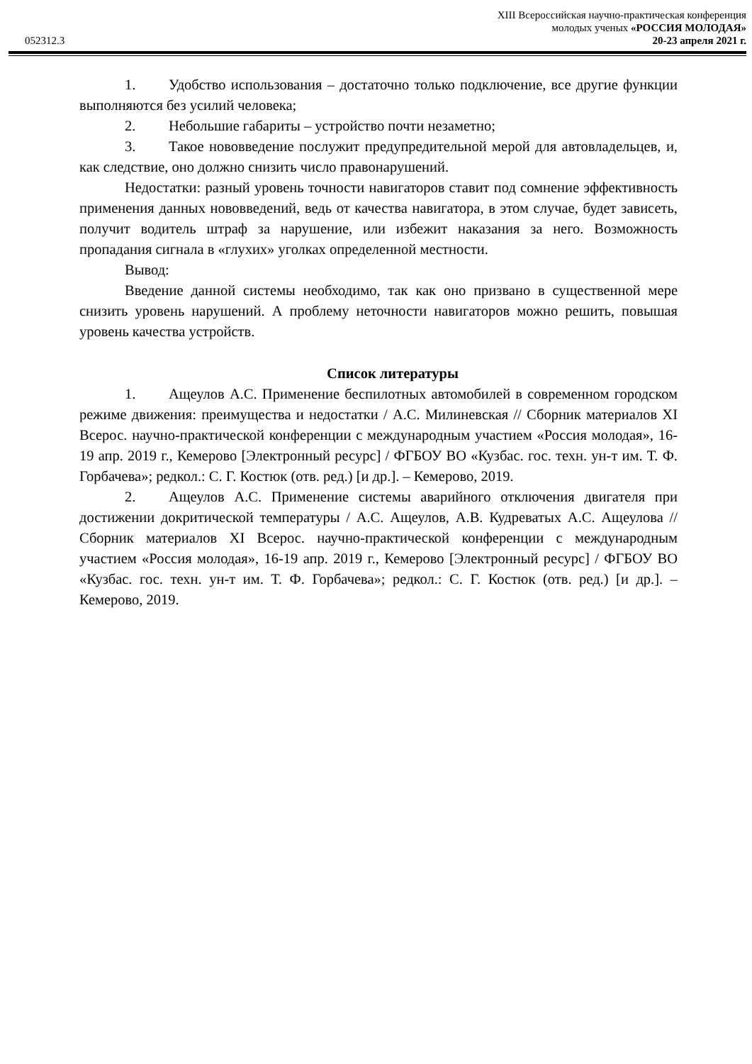XIII Всероссийская научно-практическая конференция
молодых ученых «РОССИЯ МОЛОДАЯ»
052312.3 20-23 апреля 2021 г.
1. Удобство использования – достаточно только подключение, все другие функции выполняются без усилий человека;
2. Небольшие габариты – устройство почти незаметно;
3. Такое нововведение послужит предупредительной мерой для автовладельцев, и, как следствие, оно должно снизить число правонарушений.
Недостатки: разный уровень точности навигаторов ставит под сомнение эффективность применения данных нововведений, ведь от качества навигатора, в этом случае, будет зависеть, получит водитель штраф за нарушение, или избежит наказания за него. Возможность пропадания сигнала в «глухих» уголках определенной местности.
Вывод:
Введение данной системы необходимо, так как оно призвано в существенной мере снизить уровень нарушений. А проблему неточности навигаторов можно решить, повышая уровень качества устройств.
Список литературы
1. Ащеулов А.С. Применение беспилотных автомобилей в современном городском режиме движения: преимущества и недостатки / А.С. Милиневская // Сборник материалов XI Всерос. научно-практической конференции с международным участием «Россия молодая», 16-19 апр. 2019 г., Кемерово [Электронный ресурс] / ФГБОУ ВО «Кузбас. гос. техн. ун-т им. Т. Ф. Горбачева»; редкол.: С. Г. Костюк (отв. ред.) [и др.]. – Кемерово, 2019.
2. Ащеулов А.С. Применение системы аварийного отключения двигателя при достижении докритической температуры / А.С. Ащеулов, А.В. Кудреватых А.С. Ащеулова // Сборник материалов XI Всерос. научно-практической конференции с международным участием «Россия молодая», 16-19 апр. 2019 г., Кемерово [Электронный ресурс] / ФГБОУ ВО «Кузбас. гос. техн. ун-т им. Т. Ф. Горбачева»; редкол.: С. Г. Костюк (отв. ред.) [и др.]. – Кемерово, 2019.